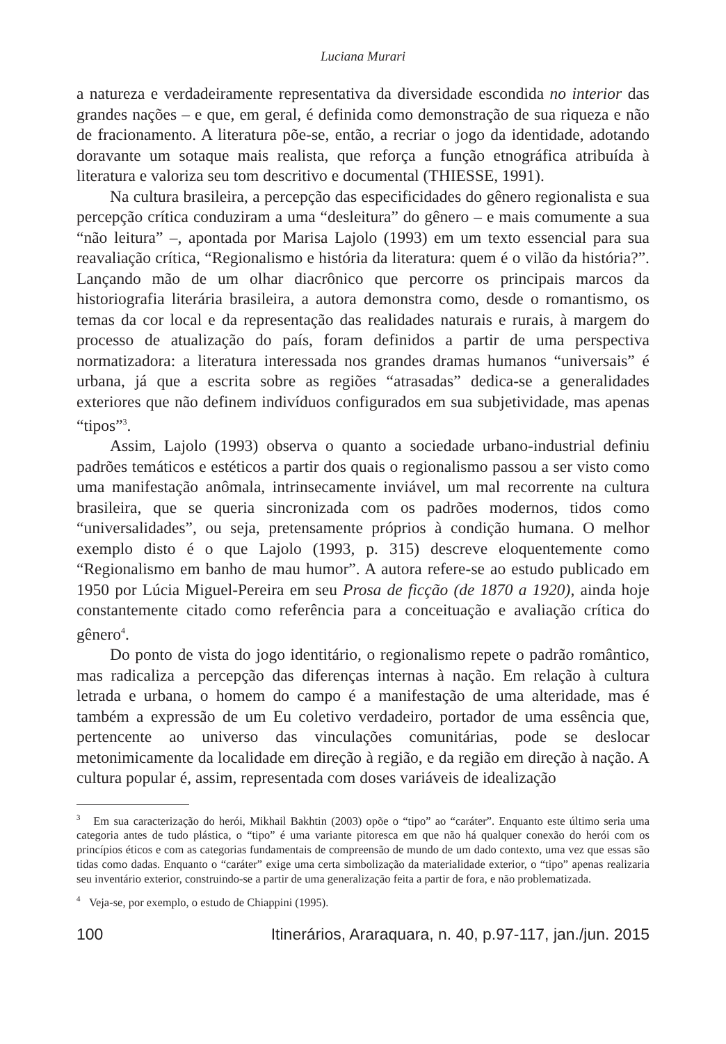Luciana Murari
a natureza e verdadeiramente representativa da diversidade escondida no interior das grandes nações – e que, em geral, é definida como demonstração de sua riqueza e não de fracionamento. A literatura põe-se, então, a recriar o jogo da identidade, adotando doravante um sotaque mais realista, que reforça a função etnográfica atribuída à literatura e valoriza seu tom descritivo e documental (THIESSE, 1991).
Na cultura brasileira, a percepção das especificidades do gênero regionalista e sua percepção crítica conduziram a uma “desleitura” do gênero – e mais comumente a sua “não leitura” –, apontada por Marisa Lajolo (1993) em um texto essencial para sua reavaliação crítica, “Regionalismo e história da literatura: quem é o vilão da história?”. Lançando mão de um olhar diacrônico que percorre os principais marcos da historiografia literária brasileira, a autora demonstra como, desde o romantismo, os temas da cor local e da representação das realidades naturais e rurais, à margem do processo de atualização do país, foram definidos a partir de uma perspectiva normatizadora: a literatura interessada nos grandes dramas humanos “universais” é urbana, já que a escrita sobre as regiões “atrasadas” dedica-se a generalidades exteriores que não definem indivíduos configurados em sua subjetividade, mas apenas “tipos”<sup>3</sup>.
Assim, Lajolo (1993) observa o quanto a sociedade urbano-industrial definiu padrões temáticos e estéticos a partir dos quais o regionalismo passou a ser visto como uma manifestação anômala, intrinsecamente inviável, um mal recorrente na cultura brasileira, que se queria sincronizada com os padrões modernos, tidos como “universalidades”, ou seja, pretensamente próprios à condição humana. O melhor exemplo disto é o que Lajolo (1993, p. 315) descreve eloquentemente como “Regionalismo em banho de mau humor”. A autora refere-se ao estudo publicado em 1950 por Lúcia Miguel-Pereira em seu Prosa de ficção (de 1870 a 1920), ainda hoje constantemente citado como referência para a conceituação e avaliação crítica do gênero<sup>4</sup>.
Do ponto de vista do jogo identitário, o regionalismo repete o padrão romântico, mas radicaliza a percepção das diferenças internas à nação. Em relação à cultura letrada e urbana, o homem do campo é a manifestação de uma alteridade, mas é também a expressão de um Eu coletivo verdadeiro, portador de uma essência que, pertencente ao universo das vinculações comunitárias, pode se deslocar metonimicamente da localidade em direção à região, e da região em direção à nação. A cultura popular é, assim, representada com doses variáveis de idealização
<sup>3</sup> Em sua caracterização do herói, Mikhail Bakhtin (2003) opõe o “tipo” ao “caráter”. Enquanto este último seria uma categoria antes de tudo plástica, o “tipo” é uma variante pitoresca em que não há qualquer conexão do herói com os princípios éticos e com as categorias fundamentais de compreensão de mundo de um dado contexto, uma vez que essas são tidas como dadas. Enquanto o “caráter” exige uma certa simbolização da materialidade exterior, o “tipo” apenas realizaria seu inventário exterior, construindo-se a partir de uma generalização feita a partir de fora, e não problematizada.
<sup>4</sup> Veja-se, por exemplo, o estudo de Chiappini (1995).
100 Itinerários, Araraquara, n. 40, p.97-117, jan./jun. 2015